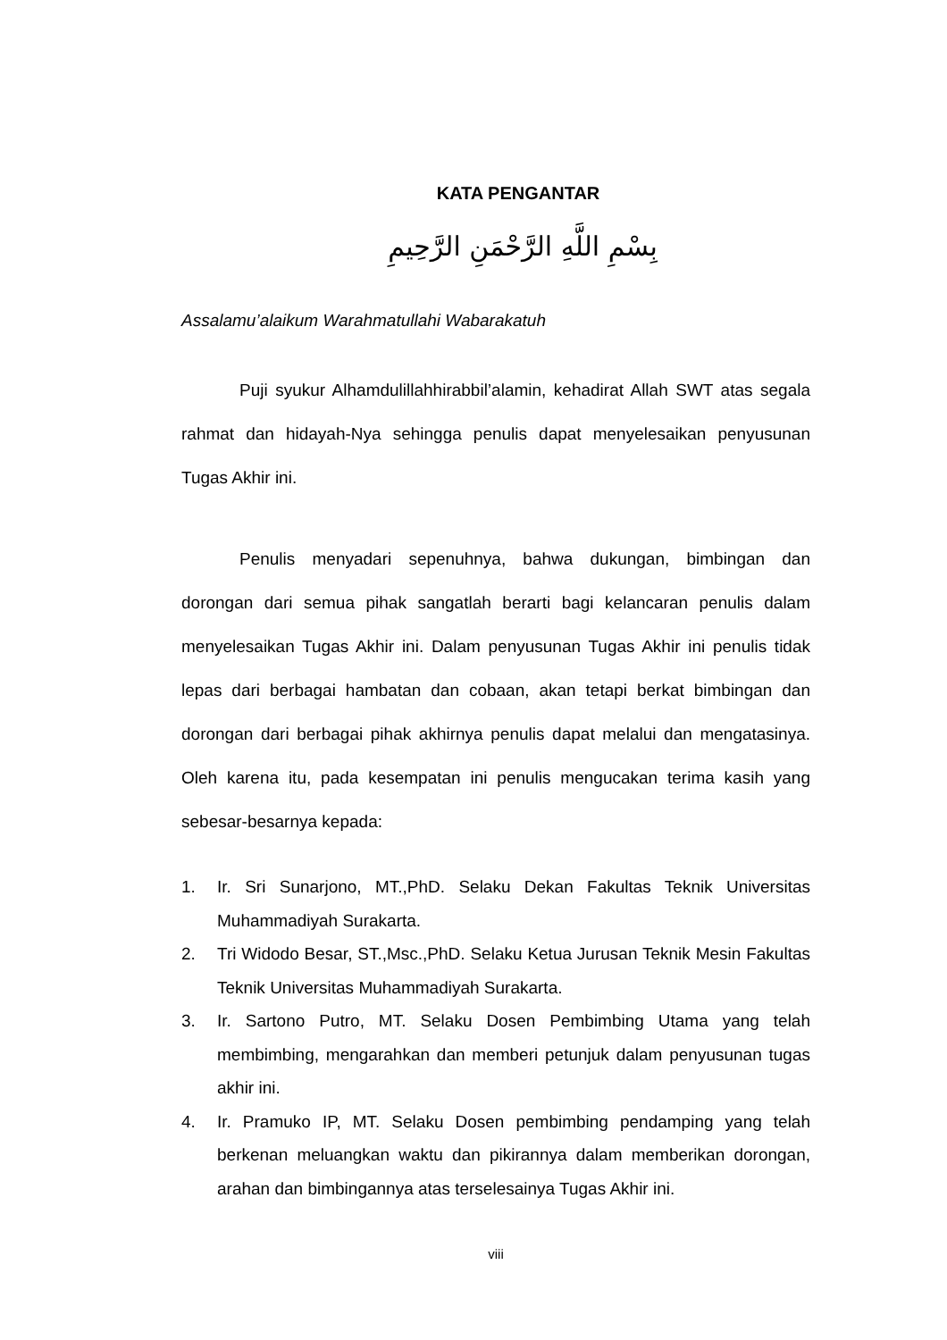KATA PENGANTAR
بِسْمِ اللَّهِ الرَّحْمَنِ الرَّحِيمِ
Assalamu’alaikum Warahmatullahi Wabarakatuh
Puji syukur Alhamdulillahhirabbil’alamin, kehadirat Allah SWT atas segala rahmat dan hidayah-Nya sehingga penulis dapat menyelesaikan penyusunan Tugas Akhir ini.
Penulis menyadari sepenuhnya, bahwa dukungan, bimbingan dan dorongan dari semua pihak sangatlah berarti bagi kelancaran penulis dalam menyelesaikan Tugas Akhir ini. Dalam penyusunan Tugas Akhir ini penulis tidak lepas dari berbagai hambatan dan cobaan, akan tetapi berkat bimbingan dan dorongan dari berbagai pihak akhirnya penulis dapat melalui dan mengatasinya. Oleh karena itu, pada kesempatan ini penulis mengucakan terima kasih yang sebesar-besarnya kepada:
1. Ir. Sri Sunarjono, MT.,PhD. Selaku Dekan Fakultas Teknik Universitas Muhammadiyah Surakarta.
2. Tri Widodo Besar, ST.,Msc.,PhD. Selaku Ketua Jurusan Teknik Mesin Fakultas Teknik Universitas Muhammadiyah Surakarta.
3. Ir. Sartono Putro, MT. Selaku Dosen Pembimbing Utama yang telah membimbing, mengarahkan dan memberi petunjuk dalam penyusunan tugas akhir ini.
4. Ir. Pramuko IP, MT. Selaku Dosen pembimbing pendamping yang telah berkenan meluangkan waktu dan pikirannya dalam memberikan dorongan, arahan dan bimbingannya atas terselesainya Tugas Akhir ini.
viii